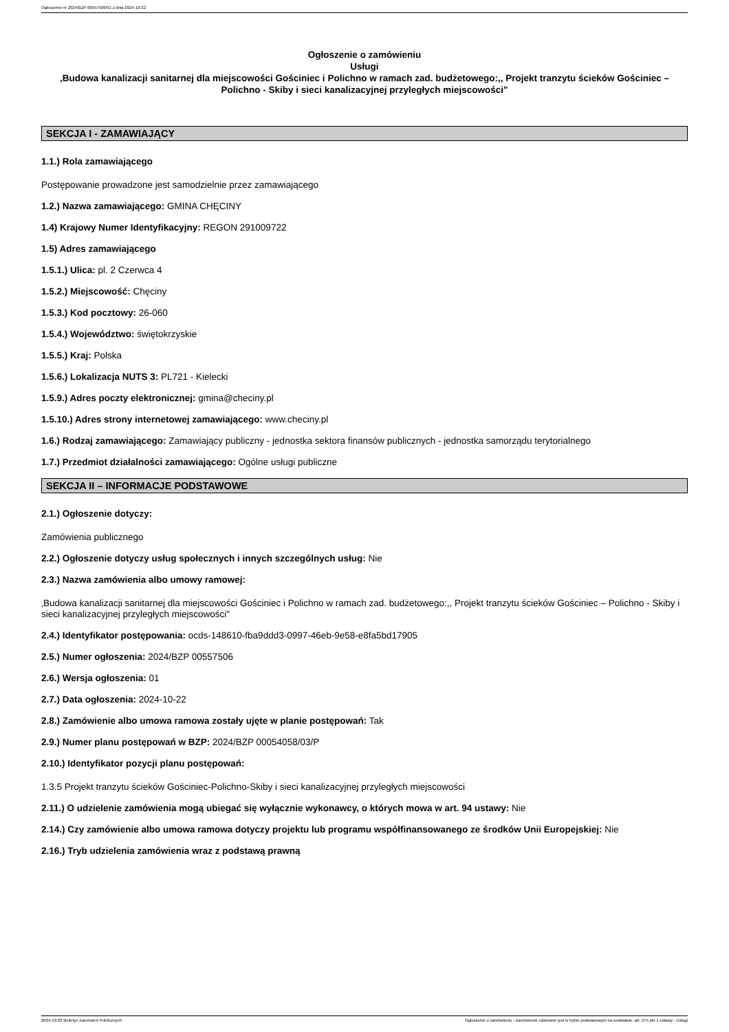Ogłoszenie nr 2024/BZP 00557506/01 z dnia 2024-10-22
Ogłoszenie o zamówieniu
Usługi
‚Budowa kanalizacji sanitarnej dla miejscowości Gościniec i Polichno w ramach zad. budżetowego:,, Projekt tranzytu ścieków Gościniec – Polichno - Skiby i sieci kanalizacyjnej przyległych miejscowości"
SEKCJA I - ZAMAWIAJĄCY
1.1.) Rola zamawiającego
Postępowanie prowadzone jest samodzielnie przez zamawiającego
1.2.) Nazwa zamawiającego: GMINA CHĘCINY
1.4) Krajowy Numer Identyfikacyjny: REGON 291009722
1.5) Adres zamawiającego
1.5.1.) Ulica: pl. 2 Czerwca 4
1.5.2.) Miejscowość: Chęciny
1.5.3.) Kod pocztowy: 26-060
1.5.4.) Województwo: świętokrzyskie
1.5.5.) Kraj: Polska
1.5.6.) Lokalizacja NUTS 3: PL721 - Kielecki
1.5.9.) Adres poczty elektronicznej: gmina@checiny.pl
1.5.10.) Adres strony internetowej zamawiającego: www.checiny.pl
1.6.) Rodzaj zamawiającego: Zamawiający publiczny - jednostka sektora finansów publicznych - jednostka samorządu terytorialnego
1.7.) Przedmiot działalności zamawiającego: Ogólne usługi publiczne
SEKCJA II – INFORMACJE PODSTAWOWE
2.1.) Ogłoszenie dotyczy:
Zamówienia publicznego
2.2.) Ogłoszenie dotyczy usług społecznych i innych szczególnych usług: Nie
2.3.) Nazwa zamówienia albo umowy ramowej:
‚Budowa kanalizacji sanitarnej dla miejscowości Gościniec i Polichno w ramach zad. budżetowego:,, Projekt tranzytu ścieków Gościniec – Polichno - Skiby i sieci kanalizacyjnej przyległych miejscowości"
2.4.) Identyfikator postępowania: ocds-148610-fba9ddd3-0997-46eb-9e58-e8fa5bd17905
2.5.) Numer ogłoszenia: 2024/BZP 00557506
2.6.) Wersja ogłoszenia: 01
2.7.) Data ogłoszenia: 2024-10-22
2.8.) Zamówienie albo umowa ramowa zostały ujęte w planie postępowań: Tak
2.9.) Numer planu postępowań w BZP: 2024/BZP 00054058/03/P
2.10.) Identyfikator pozycji planu postępowań:
1.3.5 Projekt tranzytu ścieków Gościniec-Polichno-Skiby i sieci kanalizacyjnej przyległych miejscowości
2.11.) O udzielenie zamówienia mogą ubiegać się wyłącznie wykonawcy, o których mowa w art. 94 ustawy: Nie
2.14.) Czy zamówienie albo umowa ramowa dotyczy projektu lub programu współfinansowanego ze środków Unii Europejskiej: Nie
2.16.) Tryb udzielenia zamówienia wraz z podstawą prawną
2024-10-22 Biuletyn Zamówień Publicznych Ogłoszenie o zamówieniu - Zamówienie udzielane jest w trybie podstawowym na podstawie: art. 275 pkt 1 ustawy - Usługi